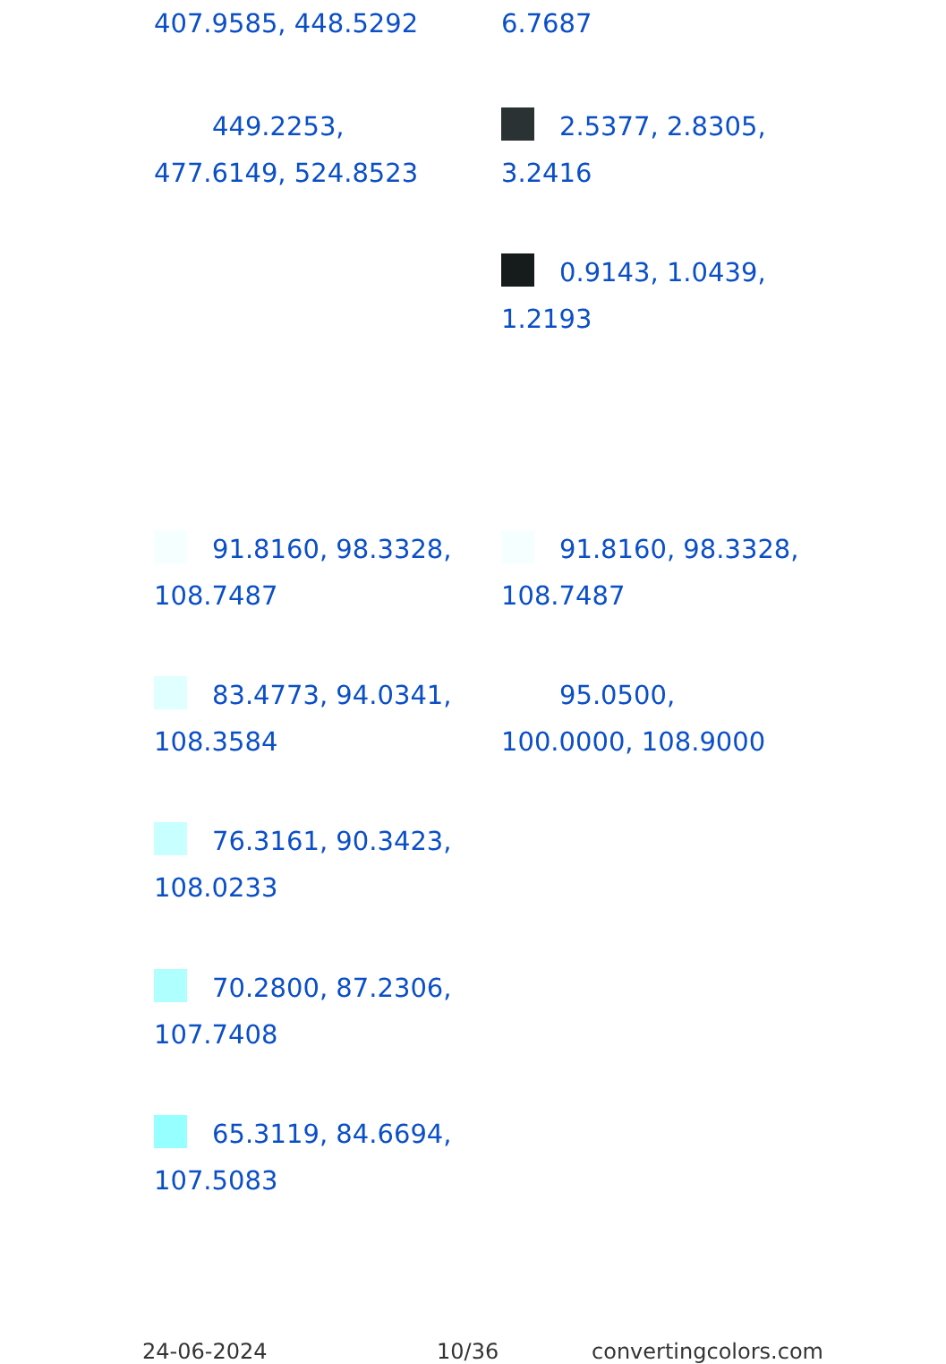407.9585, 448.5292 6.7687
449.2253, 477.6149, 524.8523
2.5377, 2.8305, 3.2416
0.9143, 1.0439, 1.2193
91.8160, 98.3328, 108.7487
91.8160, 98.3328, 108.7487
83.4773, 94.0341, 108.3584
95.0500, 100.0000, 108.9000
76.3161, 90.3423, 108.0233
70.2800, 87.2306, 107.7408
65.3119, 84.6694, 107.5083
24-06-2024 10/36 convertingcolors.com